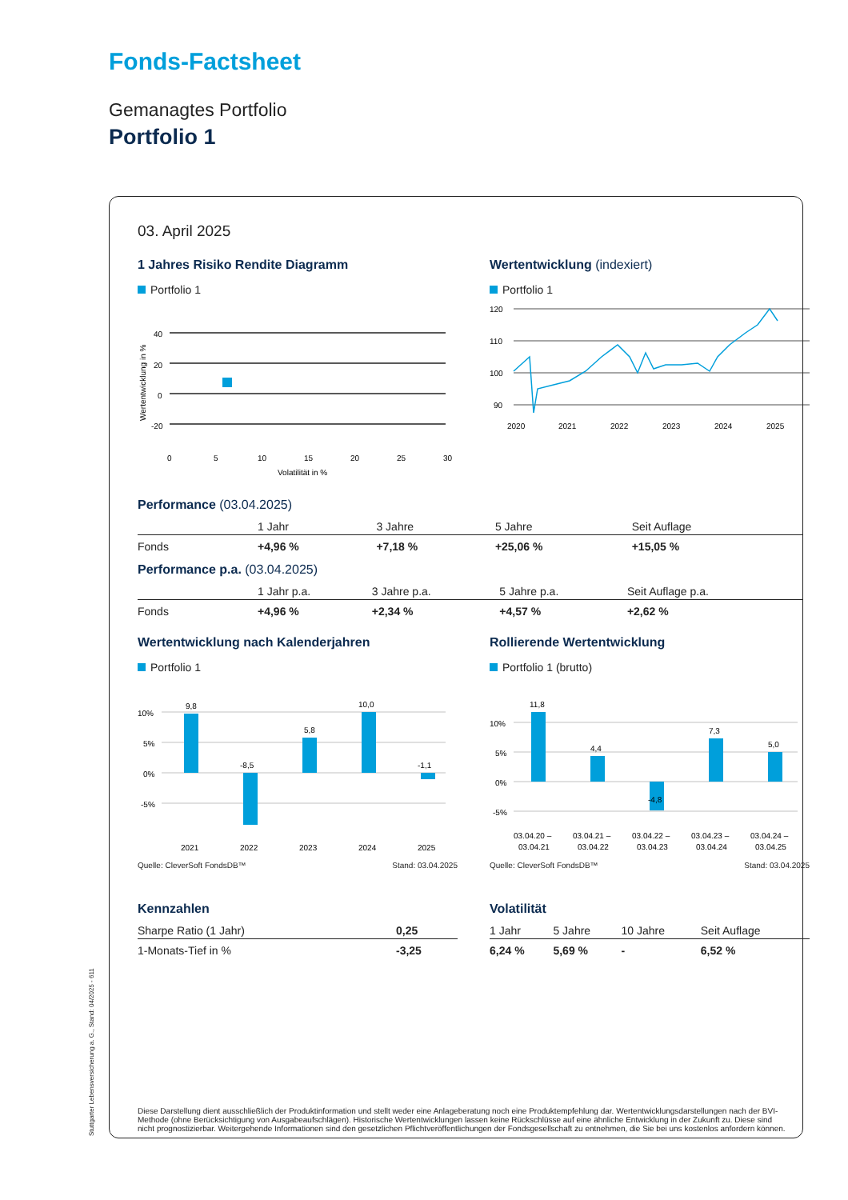Fonds-Factsheet
Gemanagtes Portfolio
Portfolio 1
03. April 2025
1 Jahres Risiko Rendite Diagramm
Portfolio 1
40
20
0
-20
0
5
10
15
20
25
30
Volatilität in %
Wertentwicklung in %
Wertentwicklung (indexiert)
Portfolio 1
120
110
100
90
2020
2021
2022
2023
2024
2025
Performance (03.04.2025)
| | 1 Jahr | 3 Jahre | 5 Jahre | Seit Auflage |
| --- | --- | --- | --- | --- |
| Fonds | +4,96 % | +7,18 % | +25,06 % | +15,05 % |
Performance p.a. (03.04.2025)
| | 1 Jahr p.a. | 3 Jahre p.a. | 5 Jahre p.a. | Seit Auflage p.a. |
| --- | --- | --- | --- | --- |
| Fonds | +4,96 % | +2,34 % | +4,57 % | +2,62 % |
Wertentwicklung nach Kalenderjahren
Portfolio 1
10%
5%
0%
-5%
9,8
-8,5
5,8
10,0
-1,1
2021
2022
2023
2024
2025
Quelle: CleverSoft FondsDB™ Stand: 03.04.2025
Rollierende Wertentwicklung
Portfolio 1 (brutto)
10%
5%
0%
-5%
11,8
4,4
-4,8
7,3
5,0
03.04.20 –
03.04.21 –
03.04.22 –
03.04.23 –
03.04.24 –
03.04.21
03.04.22
03.04.23
03.04.24
03.04.25
Quelle: CleverSoft FondsDB™ Stand: 03.04.2025
Kennzahlen
| Sharpe Ratio (1 Jahr) | 0,25 |
| --- | --- |
| 1-Monats-Tief in % | -3,25 |
Volatilität
| 1 Jahr | 5 Jahre | 10 Jahre | Seit Auflage |
| --- | --- | --- | --- |
| 6,24 % | 5,69 % | - | 6,52 % |
Diese Darstellung dient ausschließlich der Produktinformation und stellt weder eine Anlageberatung noch eine Produktempfehlung dar. Wertentwicklungsdarstellungen nach der BVI-Methode (ohne Berücksichtigung von Ausgabeaufschlägen). Historische Wertentwicklungen lassen keine Rückschlüsse auf eine ähnliche Entwicklung in der Zukunft zu. Diese sind nicht prognostizierbar. Weitergehende Informationen sind den gesetzlichen Pflichtveröffentlichungen der Fondsgesellschaft zu entnehmen, die Sie bei uns kostenlos anfordern können.
Stuttgarter Lebensversicherung a. G., Stand: 04/2025 - 611